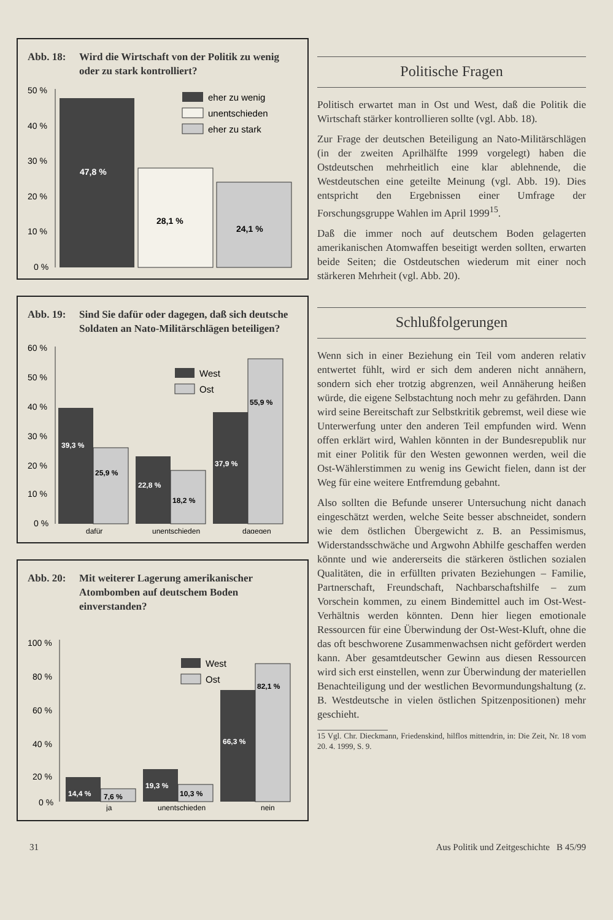Abb. 18: Wird die Wirtschaft von der Politik zu wenig oder zu stark kontrolliert?
50 %
40 %
30 %
20 %
10 %
0 %
47,8 %
28,1 %
24,1 %
eher zu wenig
unentschieden
eher zu stark
Abb. 19: Sind Sie dafür oder dagegen, daß sich deutsche Soldaten an Nato-Militärschlägen beteiligen?
60 %
50 %
40 %
30 %
20 %
10 %
0 %
39,3 %
25,9 %
22,8 %
18,2 %
37,9 %
55,9 %
West
Ost
dafür
unentschieden
dagegen
Abb. 20: Mit weiterer Lagerung amerikanischer Atombomben auf deutschem Boden einverstanden?
100 %
80 %
60 %
40 %
20 %
0 %
14,4 %
7,6 %
19,3 %
10,3 %
66,3 %
82,1 %
West
Ost
ja
unentschieden
nein
Politische Fragen
Politisch erwartet man in Ost und West, daß die Politik die Wirtschaft stärker kontrollieren sollte (vgl. Abb. 18).
Zur Frage der deutschen Beteiligung an Nato-Militärschlägen (in der zweiten Aprilhälfte 1999 vorgelegt) haben die Ostdeutschen mehrheitlich eine klar ablehnende, die Westdeutschen eine geteilte Meinung (vgl. Abb. 19). Dies entspricht den Ergebnissen einer Umfrage der Forschungsgruppe Wahlen im April 1999<sup>15</sup>.
Daß die immer noch auf deutschem Boden gelagerten amerikanischen Atomwaffen beseitigt werden sollten, erwarten beide Seiten; die Ostdeutschen wiederum mit einer noch stärkeren Mehrheit (vgl. Abb. 20).
Schlußfolgerungen
Wenn sich in einer Beziehung ein Teil vom anderen relativ entwertet fühlt, wird er sich dem anderen nicht annähern, sondern sich eher trotzig abgrenzen, weil Annäherung heißen würde, die eigene Selbstachtung noch mehr zu gefährden. Dann wird seine Bereitschaft zur Selbstkritik gebremst, weil diese wie Unterwerfung unter den anderen Teil empfunden wird. Wenn offen erklärt wird, Wahlen könnten in der Bundesrepublik nur mit einer Politik für den Westen gewonnen werden, weil die Ost-Wählerstimmen zu wenig ins Gewicht fielen, dann ist der Weg für eine weitere Entfremdung gebahnt.
Also sollten die Befunde unserer Untersuchung nicht danach eingeschätzt werden, welche Seite besser abschneidet, sondern wie dem östlichen Übergewicht z. B. an Pessimismus, Widerstandsschwäche und Argwohn Abhilfe geschaffen werden könnte und wie andererseits die stärkeren östlichen sozialen Qualitäten, die in erfüllten privaten Beziehungen – Familie, Partnerschaft, Freundschaft, Nachbarschaftshilfe – zum Vorschein kommen, zu einem Bindemittel auch im Ost-West-Verhältnis werden könnten. Denn hier liegen emotionale Ressourcen für eine Überwindung der Ost-West-Kluft, ohne die das oft beschworene Zusammenwachsen nicht gefördert werden kann. Aber gesamtdeutscher Gewinn aus diesen Ressourcen wird sich erst einstellen, wenn zur Überwindung der materiellen Benachteiligung und der westlichen Bevormundungshaltung (z. B. Westdeutsche in vielen östlichen Spitzenpositionen) mehr geschieht.
15 Vgl. Chr. Dieckmann, Friedenskind, hilflos mittendrin, in: Die Zeit, Nr. 18 vom 20. 4. 1999, S. 9.
31 Aus Politik und Zeitgeschichte B 45/99